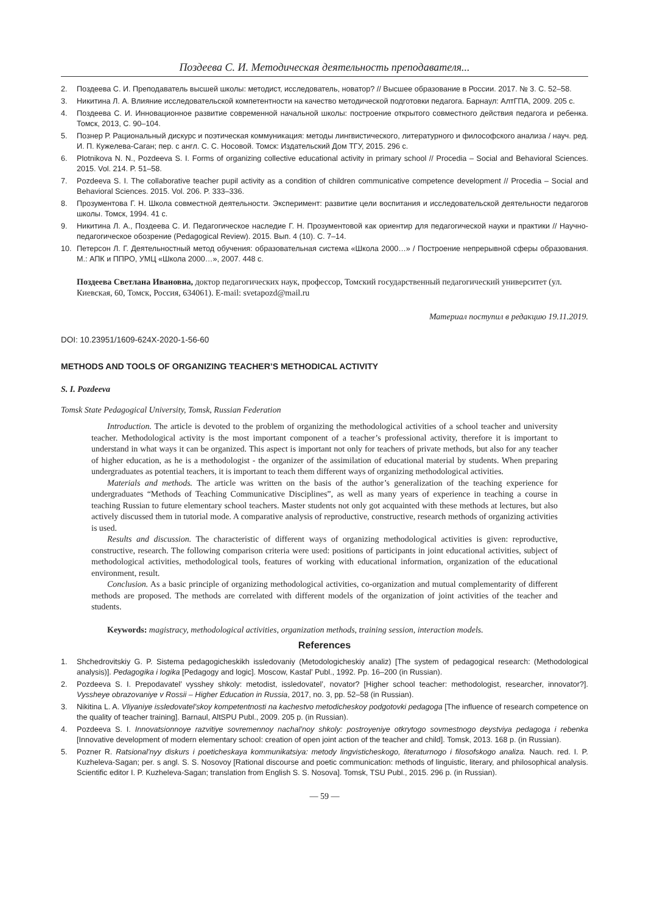Поздеева С. И. Методическая деятельность преподавателя...
2. Поздеева С. И. Преподаватель высшей школы: методист, исследователь, новатор? // Высшее образование в России. 2017. № 3. С. 52–58.
3. Никитина Л. А. Влияние исследовательской компетентности на качество методической подготовки педагога. Барнаул: АлтГПА, 2009. 205 с.
4. Поздеева С. И. Инновационное развитие современной начальной школы: построение открытого совместного действия педагога и ребенка. Томск, 2013, С. 90–104.
5. Познер Р. Рациональный дискурс и поэтическая коммуникация: методы лингвистического, литературного и философского анализа / науч. ред. И. П. Кужелева-Саган; пер. с англ. С. С. Носовой. Томск: Издательский Дом ТГУ, 2015. 296 с.
6. Plotnikova N. N., Pozdeeva S. I. Forms of organizing collective educational activity in primary school // Procedia – Social and Behavioral Sciences. 2015. Vol. 214. P. 51–58.
7. Pozdeeva S. I. The collaborative teacher pupil activity as a condition of children communicative competence development // Procedia – Social and Behavioral Sciences. 2015. Vol. 206. P. 333–336.
8. Прозументова Г. Н. Школа совместной деятельности. Эксперимент: развитие цели воспитания и исследовательской деятельности педагогов школы. Томск, 1994. 41 с.
9. Никитина Л. А., Поздеева С. И. Педагогическое наследие Г. Н. Прозументовой как ориентир для педагогической науки и практики // Научно-педагогическое обозрение (Pedagogical Review). 2015. Вып. 4 (10). С. 7–14.
10. Петерсон Л. Г. Деятельностный метод обучения: образовательная система «Школа 2000…» / Построение непрерывной сферы образования. М.: АПК и ППРО, УМЦ «Школа 2000…», 2007. 448 с.
Поздеева Светлана Ивановна, доктор педагогических наук, профессор, Томский государственный педагогический университет (ул. Киевская, 60, Томск, Россия, 634061). E-mail: svetapozd@mail.ru
Материал поступил в редакцию 19.11.2019.
DOI: 10.23951/1609-624X-2020-1-56-60
METHODS AND TOOLS OF ORGANIZING TEACHER’S METHODICAL ACTIVITY
S. I. Pozdeeva
Tomsk State Pedagogical University, Tomsk, Russian Federation
Introduction. The article is devoted to the problem of organizing the methodological activities of a school teacher and university teacher. Methodological activity is the most important component of a teacher’s professional activity, therefore it is important to understand in what ways it can be organized. This aspect is important not only for teachers of private methods, but also for any teacher of higher education, as he is a methodologist - the organizer of the assimilation of educational material by students. When preparing undergraduates as potential teachers, it is important to teach them different ways of organizing methodological activities.
Materials and methods. The article was written on the basis of the author’s generalization of the teaching experience for undergraduates “Methods of Teaching Communicative Disciplines”, as well as many years of experience in teaching a course in teaching Russian to future elementary school teachers. Master students not only got acquainted with these methods at lectures, but also actively discussed them in tutorial mode. A comparative analysis of reproductive, constructive, research methods of organizing activities is used.
Results and discussion. The characteristic of different ways of organizing methodological activities is given: reproductive, constructive, research. The following comparison criteria were used: positions of participants in joint educational activities, subject of methodological activities, methodological tools, features of working with educational information, organization of the educational environment, result.
Conclusion. As a basic principle of organizing methodological activities, co-organization and mutual complementarity of different methods are proposed. The methods are correlated with different models of the organization of joint activities of the teacher and students.
Keywords: magistracy, methodological activities, organization methods, training session, interaction models.
References
1. Shchedrovitskiy G. P. Sistema pedagogicheskikh issledovaniy (Metodologicheskiy analiz) [The system of pedagogical research: (Methodological analysis)]. Pedagogika i logika [Pedagogy and logic]. Moscow, Kastal’ Publ., 1992. Pp. 16–200 (in Russian).
2. Pozdeeva S. I. Prepodavatel’ vysshey shkoly: metodist, issledovatel’, novator? [Higher school teacher: methodologist, researcher, innovator?]. Vyssheye obrazovaniye v Rossii – Higher Education in Russia, 2017, no. 3, pp. 52–58 (in Russian).
3. Nikitina L. A. Vliyaniye issledovatel’skoy kompetentnosti na kachestvo metodicheskoy podgotovki pedagoga [The influence of research competence on the quality of teacher training]. Barnaul, AltSPU Publ., 2009. 205 p. (in Russian).
4. Pozdeeva S. I. Innovatsionnoye razvitiye sovremennoy nachal’noy shkoly: postroyeniye otkrytogo sovmestnogo deystviya pedagoga i rebenka [Innovative development of modern elementary school: creation of open joint action of the teacher and child]. Tomsk, 2013. 168 p. (in Russian).
5. Pozner R. Ratsional’nyy diskurs i poeticheskaya kommunikatsiya: metody lingvisticheskogo, literaturnogo i filosofskogo analiza. Nauch. red. I. P. Kuzheleva-Sagan; per. s angl. S. S. Nosovoy [Rational discourse and poetic communication: methods of linguistic, literary, and philosophical analysis. Scientific editor I. P. Kuzheleva-Sagan; translation from English S. S. Nosova]. Tomsk, TSU Publ., 2015. 296 p. (in Russian).
— 59 —